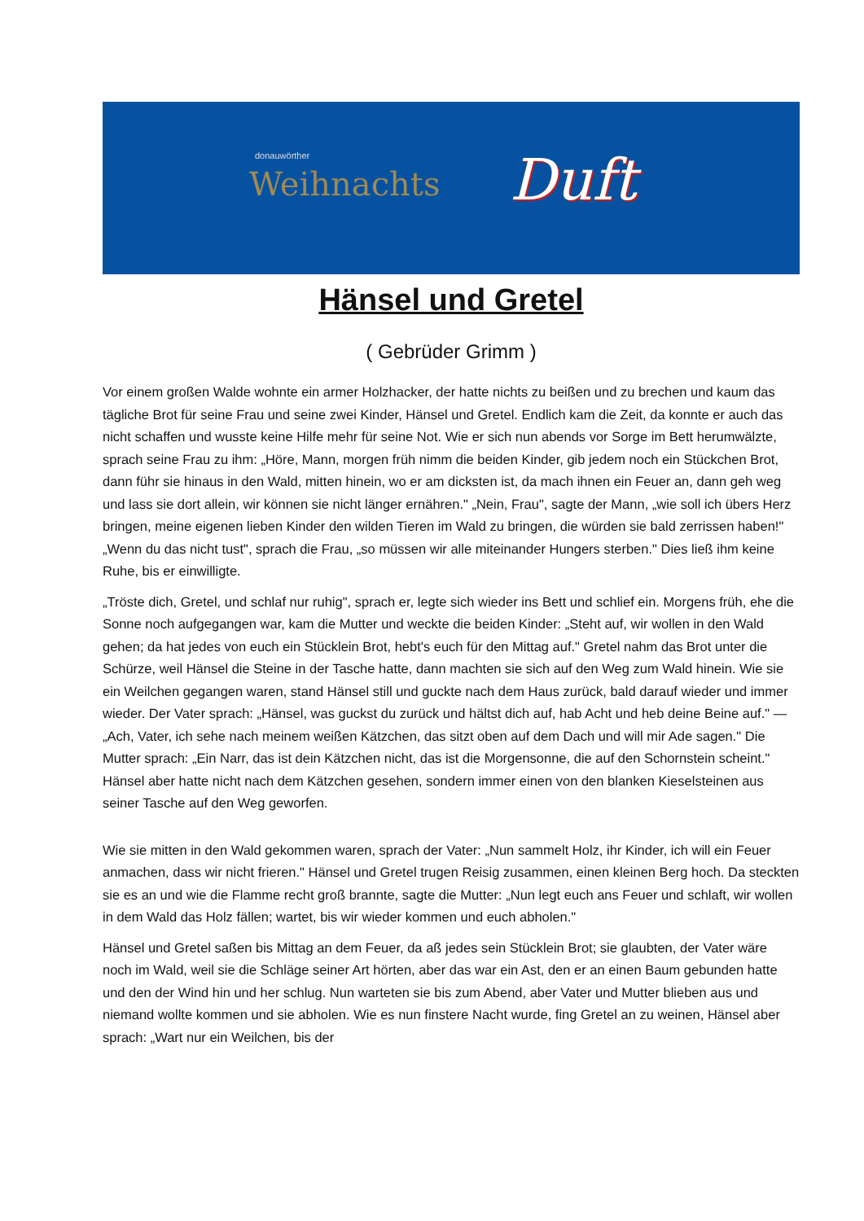donauwörther
Weihnachts
Duft
Hänsel und Gretel
( Gebrüder Grimm )
Vor einem großen Walde wohnte ein armer Holzhacker, der hatte nichts zu beißen und zu brechen und kaum das tägliche Brot für seine Frau und seine zwei Kinder, Hänsel und Gretel. Endlich kam die Zeit, da konnte er auch das nicht schaffen und wusste keine Hilfe mehr für seine Not. Wie er sich nun abends vor Sorge im Bett herumwälzte, sprach seine Frau zu ihm: „Höre, Mann, morgen früh nimm die beiden Kinder, gib jedem noch ein Stückchen Brot, dann führ sie hinaus in den Wald, mitten hinein, wo er am dicksten ist, da mach ihnen ein Feuer an, dann geh weg und lass sie dort allein, wir können sie nicht länger ernähren." „Nein, Frau", sagte der Mann, „wie soll ich übers Herz bringen, meine eigenen lieben Kinder den wilden Tieren im Wald zu bringen, die würden sie bald zerrissen haben!" „Wenn du das nicht tust", sprach die Frau, „so müssen wir alle miteinander Hungers sterben." Dies ließ ihm keine Ruhe, bis er einwilligte.
„Tröste dich, Gretel, und schlaf nur ruhig", sprach er, legte sich wieder ins Bett und schlief ein. Morgens früh, ehe die Sonne noch aufgegangen war, kam die Mutter und weckte die beiden Kinder: „Steht auf, wir wollen in den Wald gehen; da hat jedes von euch ein Stücklein Brot, hebt's euch für den Mittag auf." Gretel nahm das Brot unter die Schürze, weil Hänsel die Steine in der Tasche hatte, dann machten sie sich auf den Weg zum Wald hinein. Wie sie ein Weilchen gegangen waren, stand Hänsel still und guckte nach dem Haus zurück, bald darauf wieder und immer wieder. Der Vater sprach: „Hänsel, was guckst du zurück und hältst dich auf, hab Acht und heb deine Beine auf." — „Ach, Vater, ich sehe nach meinem weißen Kätzchen, das sitzt oben auf dem Dach und will mir Ade sagen." Die Mutter sprach: „Ein Narr, das ist dein Kätzchen nicht, das ist die Morgensonne, die auf den Schornstein scheint." Hänsel aber hatte nicht nach dem Kätzchen gesehen, sondern immer einen von den blanken Kieselsteinen aus seiner Tasche auf den Weg geworfen.
Wie sie mitten in den Wald gekommen waren, sprach der Vater: „Nun sammelt Holz, ihr Kinder, ich will ein Feuer anmachen, dass wir nicht frieren." Hänsel und Gretel trugen Reisig zusammen, einen kleinen Berg hoch. Da steckten sie es an und wie die Flamme recht groß brannte, sagte die Mutter: „Nun legt euch ans Feuer und schlaft, wir wollen in dem Wald das Holz fällen; wartet, bis wir wieder kommen und euch abholen."
Hänsel und Gretel saßen bis Mittag an dem Feuer, da aß jedes sein Stücklein Brot; sie glaubten, der Vater wäre noch im Wald, weil sie die Schläge seiner Art hörten, aber das war ein Ast, den er an einen Baum gebunden hatte und den der Wind hin und her schlug. Nun warteten sie bis zum Abend, aber Vater und Mutter blieben aus und niemand wollte kommen und sie abholen. Wie es nun finstere Nacht wurde, fing Gretel an zu weinen, Hänsel aber sprach: „Wart nur ein Weilchen, bis der